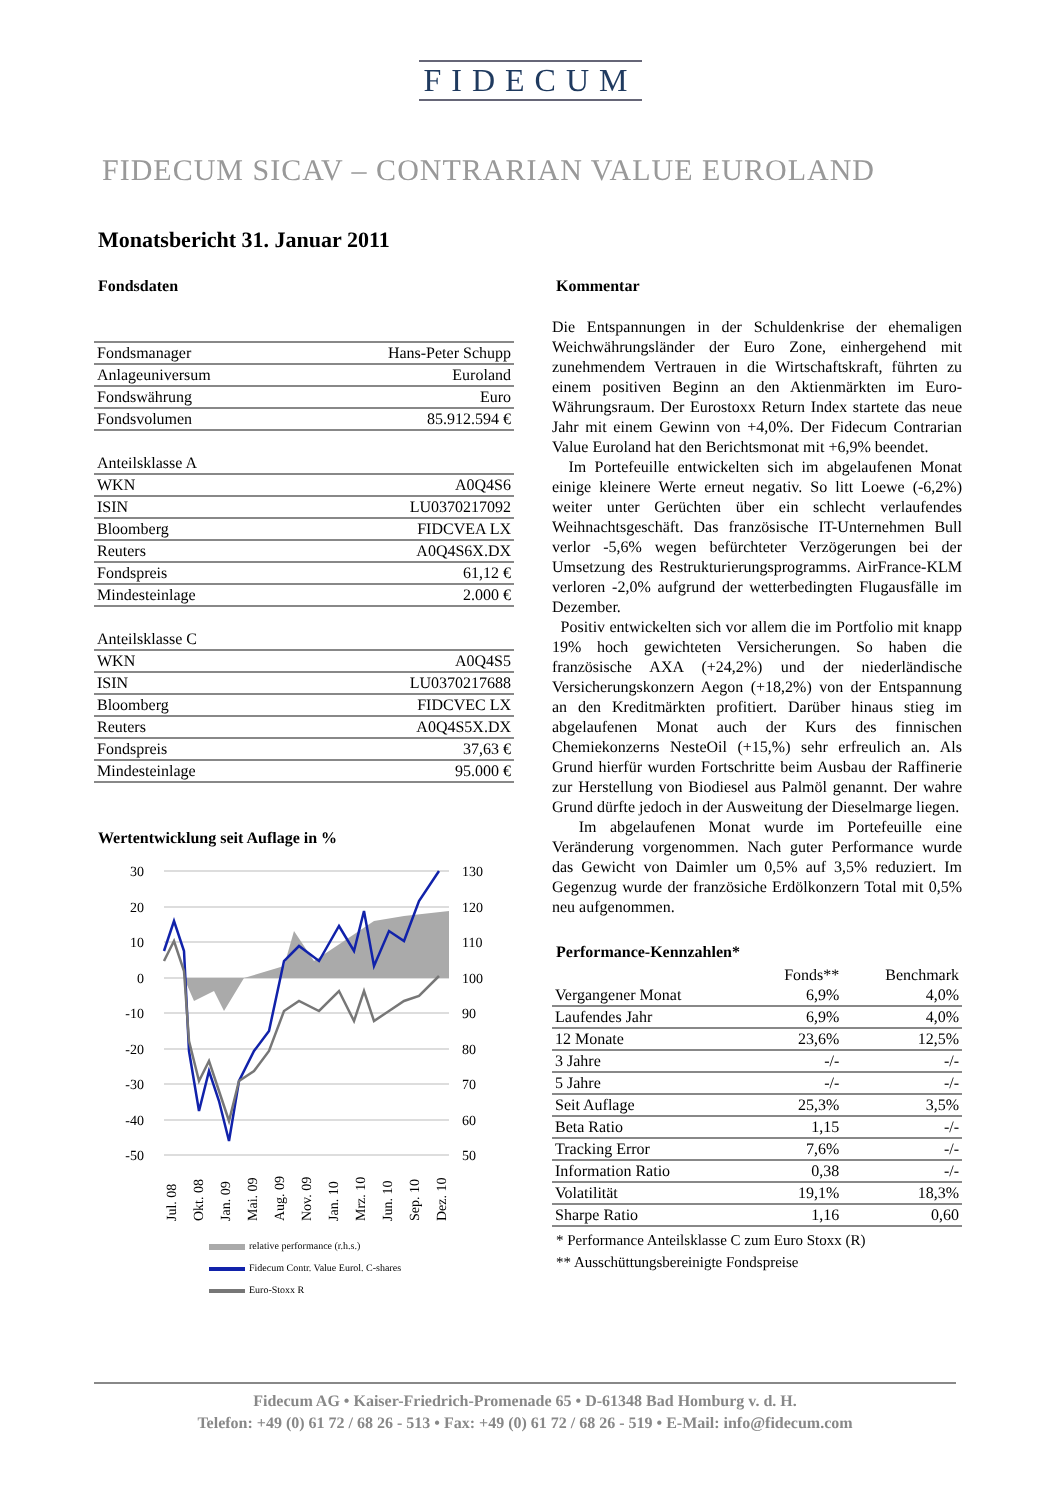FIDECUM
FIDECUM SICAV – CONTRARIAN VALUE EUROLAND
Monatsbericht 31. Januar 2011
Fondsdaten
| Fondsmanager | Hans-Peter Schupp |
| Anlageuniversum | Euroland |
| Fondswährung | Euro |
| Fondsvolumen | 85.912.594 € |
| Anteilsklasse A | |
| WKN | A0Q4S6 |
| ISIN | LU0370217092 |
| Bloomberg | FIDCVEA LX |
| Reuters | A0Q4S6X.DX |
| Fondspreis | 61,12 € |
| Mindesteinlage | 2.000 € |
| Anteilsklasse C | |
| WKN | A0Q4S5 |
| ISIN | LU0370217688 |
| Bloomberg | FIDCVEC LX |
| Reuters | A0Q4S5X.DX |
| Fondspreis | 37,63 € |
| Mindesteinlage | 95.000 € |
Wertentwicklung seit Auflage in %
30
20
10
0
-10
-20
-30
-40
-50
130
120
110
100
90
80
70
60
50
Jul. 08
Okt. 08
Jan. 09
Mai. 09
Aug. 09
Nov. 09
Jan. 10
Mrz. 10
Jun. 10
Sep. 10
Dez. 10
relative performance (r.h.s.)
Fidecum Contr. Value Eurol. C-shares
Euro-Stoxx R
Kommentar
Die Entspannungen in der Schuldenkrise der ehemaligen Weichwährungsländer der Euro Zone, einhergehend mit zunehmendem Vertrauen in die Wirtschaftskraft, führten zu einem positiven Beginn an den Aktienmärkten im Euro-Währungsraum. Der Eurostoxx Return Index startete das neue Jahr mit einem Gewinn von +4,0%. Der Fidecum Contrarian Value Euroland hat den Berichtsmonat mit +6,9% beendet.
Im Portefeuille entwickelten sich im abgelaufenen Monat einige kleinere Werte erneut negativ. So litt Loewe (-6,2%) weiter unter Gerüchten über ein schlecht verlaufendes Weihnachtsgeschäft. Das französische IT-Unternehmen Bull verlor -5,6% wegen befürchteter Verzögerungen bei der Umsetzung des Restrukturierungsprogramms. AirFrance-KLM verloren -2,0% aufgrund der wetterbedingten Flugausfälle im Dezember.
Positiv entwickelten sich vor allem die im Portfolio mit knapp 19% hoch gewichteten Versicherungen. So haben die französische AXA (+24,2%) und der niederländische Versicherungskonzern Aegon (+18,2%) von der Entspannung an den Kreditmärkten profitiert. Darüber hinaus stieg im abgelaufenen Monat auch der Kurs des finnischen Chemiekonzerns NesteOil (+15,%) sehr erfreulich an. Als Grund hierfür wurden Fortschritte beim Ausbau der Raffinerie zur Herstellung von Biodiesel aus Palmöl genannt. Der wahre Grund dürfte jedoch in der Ausweitung der Dieselmarge liegen.
Im abgelaufenen Monat wurde im Portefeuille eine Veränderung vorgenommen. Nach guter Performance wurde das Gewicht von Daimler um 0,5% auf 3,5% reduziert. Im Gegenzug wurde der französiche Erdölkonzern Total mit 0,5% neu aufgenommen.
Performance-Kennzahlen*
| | Fonds** | Benchmark |
| --- | --- | --- |
| Vergangener Monat | 6,9% | 4,0% |
| Laufendes Jahr | 6,9% | 4,0% |
| 12 Monate | 23,6% | 12,5% |
| 3 Jahre | -/- | -/- |
| 5 Jahre | -/- | -/- |
| Seit Auflage | 25,3% | 3,5% |
| Beta Ratio | 1,15 | -/- |
| Tracking Error | 7,6% | -/- |
| Information Ratio | 0,38 | -/- |
| Volatilität | 19,1% | 18,3% |
| Sharpe Ratio | 1,16 | 0,60 |
* Performance Anteilsklasse C zum Euro Stoxx (R)
** Ausschüttungsbereinigte Fondspreise
Fidecum AG • Kaiser-Friedrich-Promenade 65 • D-61348 Bad Homburg v. d. H.
Telefon: +49 (0) 61 72 / 68 26 - 513 • Fax: +49 (0) 61 72 / 68 26 - 519 • E-Mail: info@fidecum.com